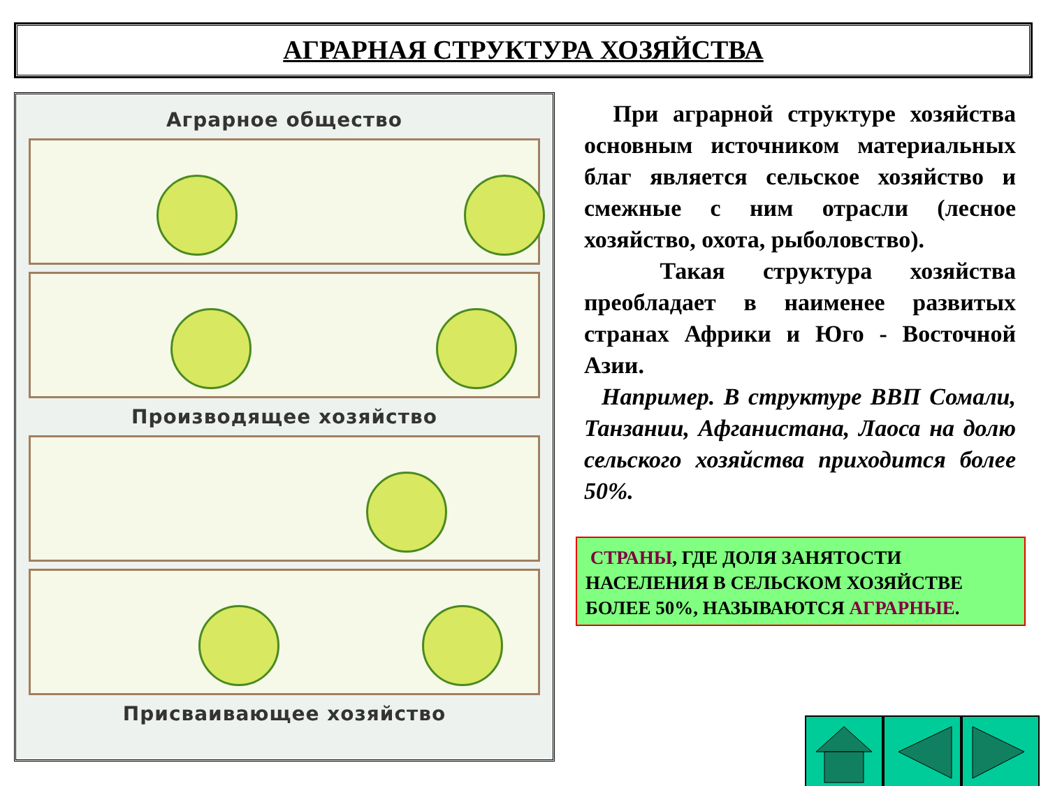АГРАРНАЯ СТРУКТУРА ХОЗЯЙСТВА
Аграрное общество
Производящее хозяйство
Присваивающее хозяйство
При аграрной структуре хозяйства основным источником материальных благ является сельское хозяйство и смежные с ним отрасли (лесное хозяйство, охота, рыболовство).
Такая структура хозяйства преобладает в наименее развитых странах Африки и Юго - Восточной Азии.
Например. В структуре ВВП Сомали, Танзании, Афганистана, Лаоса на долю сельского хозяйства приходится более 50%.
СТРАНЫ, ГДЕ ДОЛЯ ЗАНЯТОСТИ НАСЕЛЕНИЯ В СЕЛЬСКОМ ХОЗЯЙСТВЕ БОЛЕЕ 50%, НАЗЫВАЮТСЯ АГРАРНЫЕ.